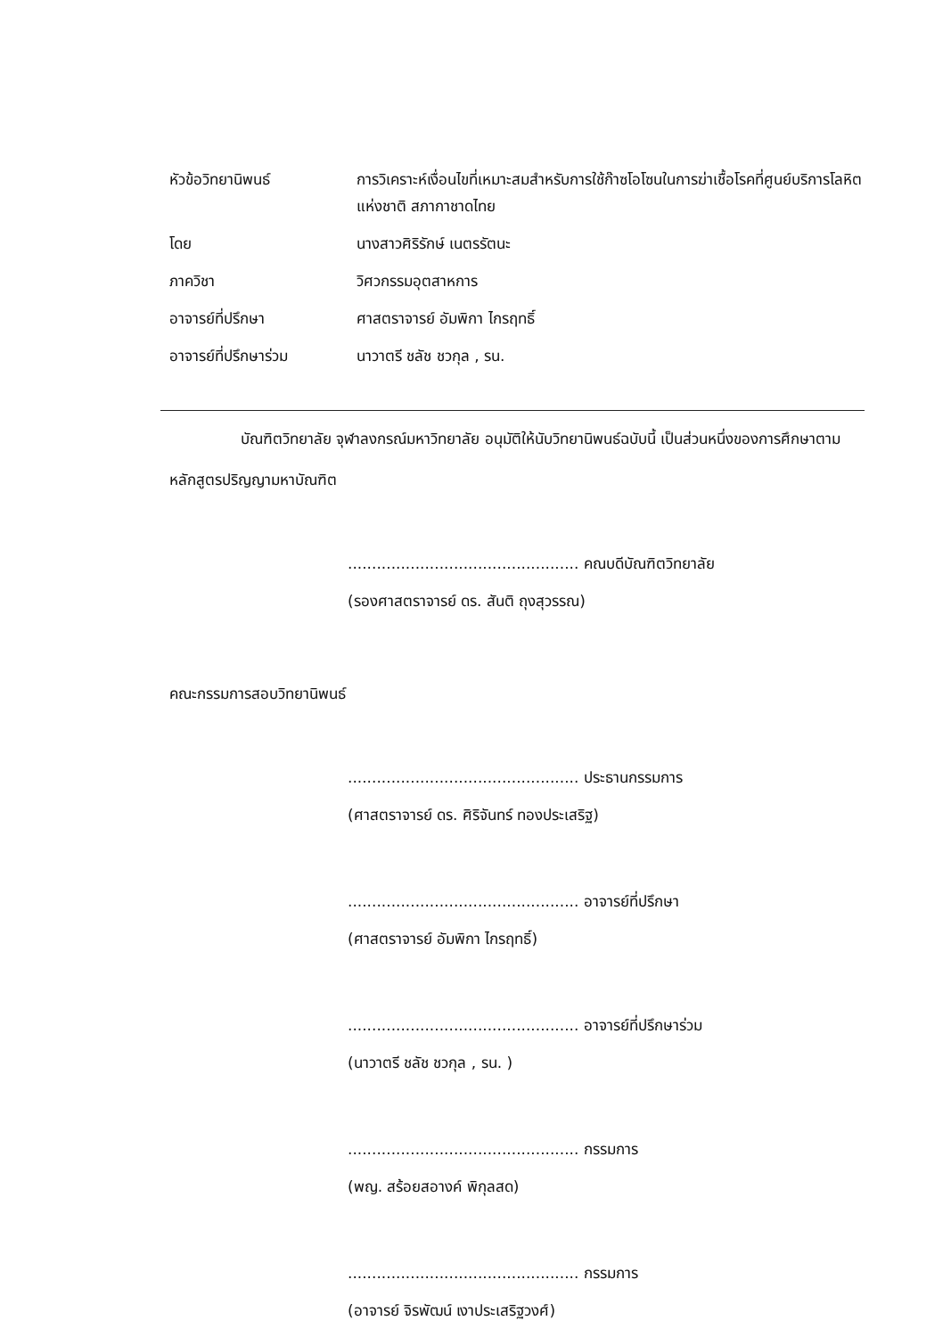| หัวข้อวิทยานิพนธ์ | การวิเคราะห์เงื่อนไขที่เหมาะสมสำหรับการใช้ก๊าซโอโซนในการฆ่าเชื้อโรคที่ศูนย์บริการโลหิตแห่งชาติ สภากาชาดไทย |
| โดย | นางสาวศิริรักษ์ เนตรรัตนะ |
| ภาควิชา | วิศวกรรมอุตสาหการ |
| อาจารย์ที่ปรึกษา | ศาสตราจารย์ อัมพิกา ไกรฤทธิ์ |
| อาจารย์ที่ปรึกษาร่วม | นาวาตรี ชลัช ชวกุล , รน. |
บัณฑิตวิทยาลัย จุฬาลงกรณ์มหาวิทยาลัย อนุมัติให้นับวิทยานิพนธ์ฉบับนี้ เป็นส่วนหนึ่งของการศึกษาตามหลักสูตรปริญญามหาบัณฑิต
................................................ คณบดีบัณฑิตวิทยาลัย
(รองศาสตราจารย์ ดร. สันติ ถุงสุวรรณ)
คณะกรรมการสอบวิทยานิพนธ์
................................................ ประธานกรรมการ
(ศาสตราจารย์ ดร. ศิริจันทร์ ทองประเสริฐ)
................................................ อาจารย์ที่ปรึกษา
(ศาสตราจารย์ อัมพิกา ไกรฤทธิ์)
................................................ อาจารย์ที่ปรึกษาร่วม
(นาวาตรี ชลัช ชวกุล , รน. )
................................................ กรรมการ
(พญ. สร้อยสอางค์ พิกุลสด)
................................................ กรรมการ
(อาจารย์ จิรพัฒน์ เงาประเสริฐวงศ์)